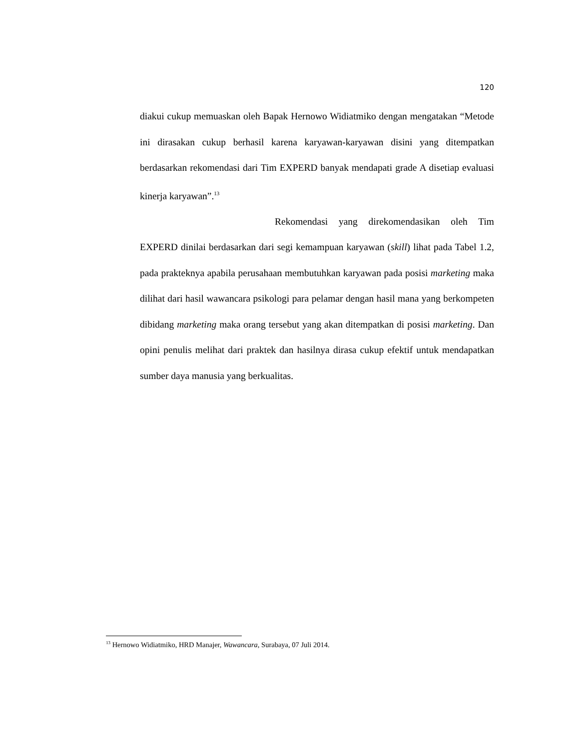120
diakui cukup memuaskan oleh Bapak Hernowo Widiatmiko dengan mengatakan “Metode ini dirasakan cukup berhasil karena karyawan-karyawan disini yang ditempatkan berdasarkan rekomendasi dari Tim EXPERD banyak mendapati grade A disetiap evaluasi kinerja karyawan”.<sup>13</sup>
Rekomendasi yang direkomendasikan oleh Tim EXPERD dinilai berdasarkan dari segi kemampuan karyawan (skill) lihat pada Tabel 1.2, pada prakteknya apabila perusahaan membutuhkan karyawan pada posisi marketing maka dilihat dari hasil wawancara psikologi para pelamar dengan hasil mana yang berkompeten dibidang marketing maka orang tersebut yang akan ditempatkan di posisi marketing. Dan opini penulis melihat dari praktek dan hasilnya dirasa cukup efektif untuk mendapatkan sumber daya manusia yang berkualitas.
<sup>13</sup> Hernowo Widiatmiko, HRD Manajer, Wawancara, Surabaya, 07 Juli 2014.